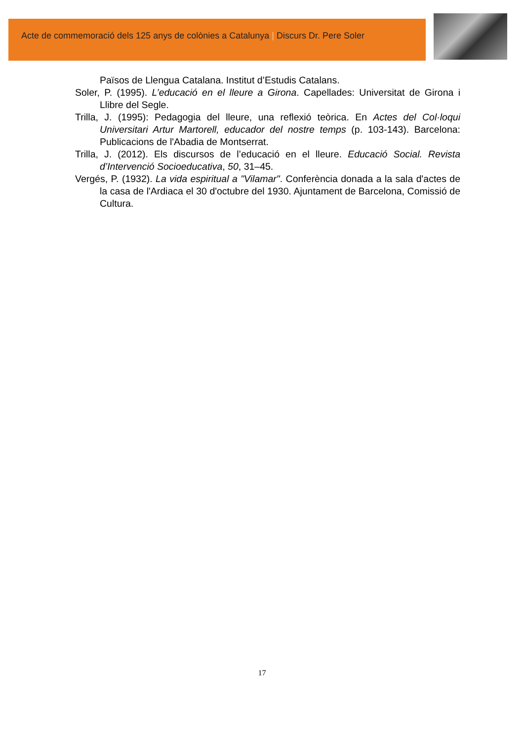Acte de commemoració dels 125 anys de colònies a Catalunya | Discurs Dr. Pere Soler
Països de Llengua Catalana. Institut d’Estudis Catalans.
Soler, P. (1995). L’educació en el lleure a Girona. Capellades: Universitat de Girona i Llibre del Segle.
Trilla, J. (1995): Pedagogia del lleure, una reflexió teòrica. En Actes del Col·loqui Universitari Artur Martorell, educador del nostre temps (p. 103-143). Barcelona: Publicacions de l'Abadia de Montserrat.
Trilla, J. (2012). Els discursos de l’educació en el lleure. Educació Social. Revista d’Intervenció Socioeducativa, 50, 31–45.
Vergés, P. (1932). La vida espiritual a "Vilamar". Conferència donada a la sala d'actes de la casa de l'Ardiaca el 30 d'octubre del 1930. Ajuntament de Barcelona, Comissió de Cultura.
17